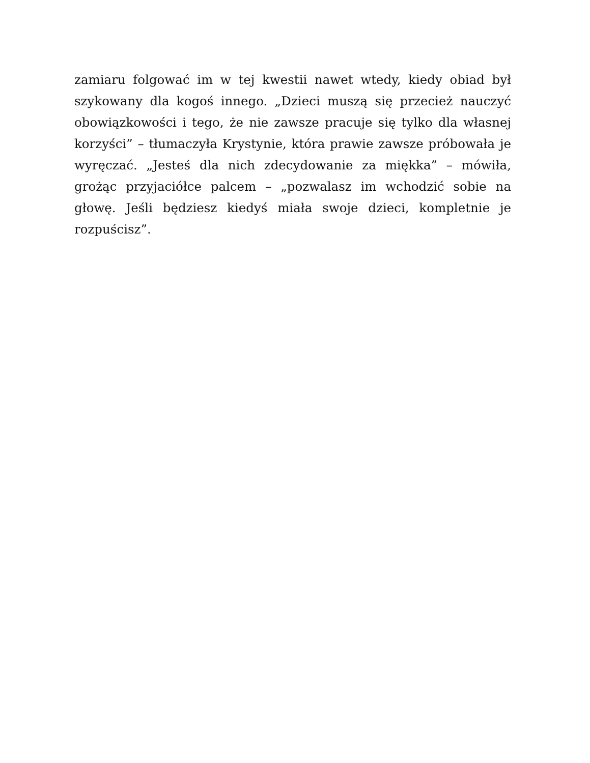zamiaru folgować im w tej kwestii nawet wtedy, kiedy obiad był szykowany dla kogoś innego. „Dzieci muszą się przecież nauczyć obowiązkowości i tego, że nie zawsze pracuje się tylko dla własnej korzyści” – tłumaczyła Krystynie, która prawie zawsze próbowała je wyręczać. „Jesteś dla nich zdecydowanie za miękka” – mówiła, grożąc przyjaciółce palcem – „pozwalasz im wchodzić sobie na głowę. Jeśli będziesz kiedyś miała swoje dzieci, kompletnie je rozpuścisz”.